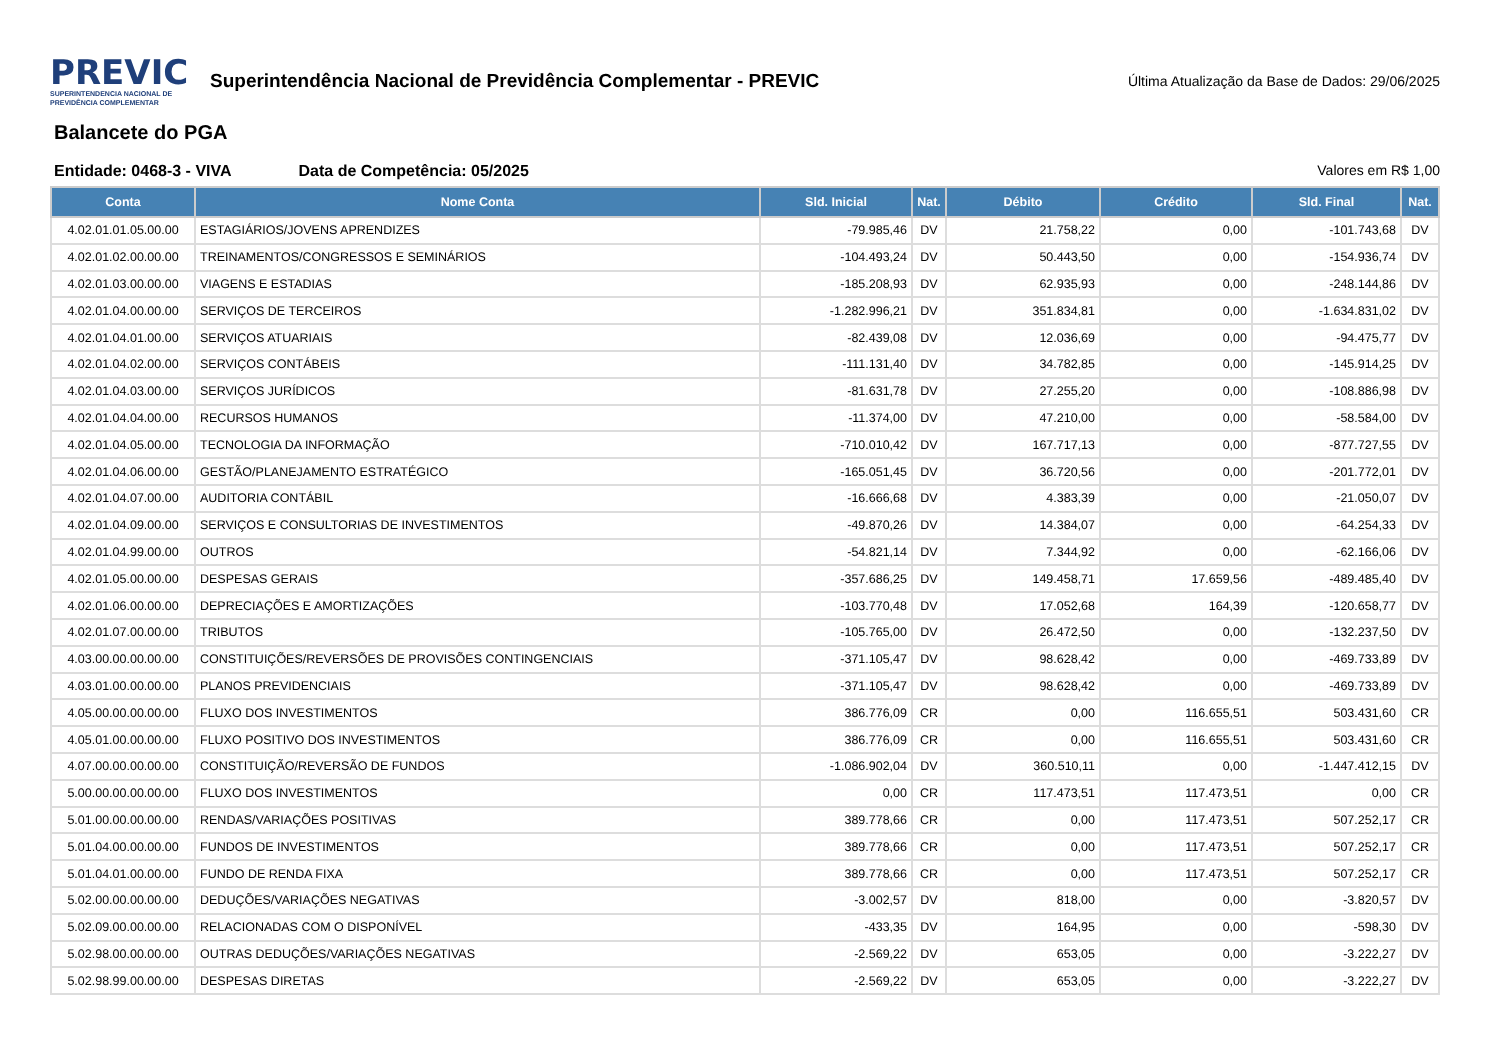PREVIC
SUPERINTENDENCIA NACIONAL DE
PREVIDÊNCIA COMPLEMENTAR
Superintendência Nacional de Previdência Complementar - PREVIC
Última Atualização da Base de Dados: 29/06/2025
Balancete do PGA
Entidade: 0468-3 - VIVA Data de Competência: 05/2025 Valores em R$ 1,00
| Conta | Nome Conta | Sld. Inicial | Nat. | Débito | Crédito | Sld. Final | Nat. |
| --- | --- | --- | --- | --- | --- | --- | --- |
| 4.02.01.01.05.00.00 | ESTAGIÁRIOS/JOVENS APRENDIZES | -79.985,46 | DV | 21.758,22 | 0,00 | -101.743,68 | DV |
| 4.02.01.02.00.00.00 | TREINAMENTOS/CONGRESSOS E SEMINÁRIOS | -104.493,24 | DV | 50.443,50 | 0,00 | -154.936,74 | DV |
| 4.02.01.03.00.00.00 | VIAGENS E ESTADIAS | -185.208,93 | DV | 62.935,93 | 0,00 | -248.144,86 | DV |
| 4.02.01.04.00.00.00 | SERVIÇOS DE TERCEIROS | -1.282.996,21 | DV | 351.834,81 | 0,00 | -1.634.831,02 | DV |
| 4.02.01.04.01.00.00 | SERVIÇOS ATUARIAIS | -82.439,08 | DV | 12.036,69 | 0,00 | -94.475,77 | DV |
| 4.02.01.04.02.00.00 | SERVIÇOS CONTÁBEIS | -111.131,40 | DV | 34.782,85 | 0,00 | -145.914,25 | DV |
| 4.02.01.04.03.00.00 | SERVIÇOS JURÍDICOS | -81.631,78 | DV | 27.255,20 | 0,00 | -108.886,98 | DV |
| 4.02.01.04.04.00.00 | RECURSOS HUMANOS | -11.374,00 | DV | 47.210,00 | 0,00 | -58.584,00 | DV |
| 4.02.01.04.05.00.00 | TECNOLOGIA DA INFORMAÇÃO | -710.010,42 | DV | 167.717,13 | 0,00 | -877.727,55 | DV |
| 4.02.01.04.06.00.00 | GESTÃO/PLANEJAMENTO ESTRATÉGICO | -165.051,45 | DV | 36.720,56 | 0,00 | -201.772,01 | DV |
| 4.02.01.04.07.00.00 | AUDITORIA CONTÁBIL | -16.666,68 | DV | 4.383,39 | 0,00 | -21.050,07 | DV |
| 4.02.01.04.09.00.00 | SERVIÇOS E CONSULTORIAS DE INVESTIMENTOS | -49.870,26 | DV | 14.384,07 | 0,00 | -64.254,33 | DV |
| 4.02.01.04.99.00.00 | OUTROS | -54.821,14 | DV | 7.344,92 | 0,00 | -62.166,06 | DV |
| 4.02.01.05.00.00.00 | DESPESAS GERAIS | -357.686,25 | DV | 149.458,71 | 17.659,56 | -489.485,40 | DV |
| 4.02.01.06.00.00.00 | DEPRECIAÇÕES E AMORTIZAÇÕES | -103.770,48 | DV | 17.052,68 | 164,39 | -120.658,77 | DV |
| 4.02.01.07.00.00.00 | TRIBUTOS | -105.765,00 | DV | 26.472,50 | 0,00 | -132.237,50 | DV |
| 4.03.00.00.00.00.00 | CONSTITUIÇÕES/REVERSÕES DE PROVISÕES CONTINGENCIAIS | -371.105,47 | DV | 98.628,42 | 0,00 | -469.733,89 | DV |
| 4.03.01.00.00.00.00 | PLANOS PREVIDENCIAIS | -371.105,47 | DV | 98.628,42 | 0,00 | -469.733,89 | DV |
| 4.05.00.00.00.00.00 | FLUXO DOS INVESTIMENTOS | 386.776,09 | CR | 0,00 | 116.655,51 | 503.431,60 | CR |
| 4.05.01.00.00.00.00 | FLUXO POSITIVO DOS INVESTIMENTOS | 386.776,09 | CR | 0,00 | 116.655,51 | 503.431,60 | CR |
| 4.07.00.00.00.00.00 | CONSTITUIÇÃO/REVERSÃO DE FUNDOS | -1.086.902,04 | DV | 360.510,11 | 0,00 | -1.447.412,15 | DV |
| 5.00.00.00.00.00.00 | FLUXO DOS INVESTIMENTOS | 0,00 | CR | 117.473,51 | 117.473,51 | 0,00 | CR |
| 5.01.00.00.00.00.00 | RENDAS/VARIAÇÕES POSITIVAS | 389.778,66 | CR | 0,00 | 117.473,51 | 507.252,17 | CR |
| 5.01.04.00.00.00.00 | FUNDOS DE INVESTIMENTOS | 389.778,66 | CR | 0,00 | 117.473,51 | 507.252,17 | CR |
| 5.01.04.01.00.00.00 | FUNDO DE RENDA FIXA | 389.778,66 | CR | 0,00 | 117.473,51 | 507.252,17 | CR |
| 5.02.00.00.00.00.00 | DEDUÇÕES/VARIAÇÕES NEGATIVAS | -3.002,57 | DV | 818,00 | 0,00 | -3.820,57 | DV |
| 5.02.09.00.00.00.00 | RELACIONADAS COM O DISPONÍVEL | -433,35 | DV | 164,95 | 0,00 | -598,30 | DV |
| 5.02.98.00.00.00.00 | OUTRAS DEDUÇÕES/VARIAÇÕES NEGATIVAS | -2.569,22 | DV | 653,05 | 0,00 | -3.222,27 | DV |
| 5.02.98.99.00.00.00 | DESPESAS DIRETAS | -2.569,22 | DV | 653,05 | 0,00 | -3.222,27 | DV |